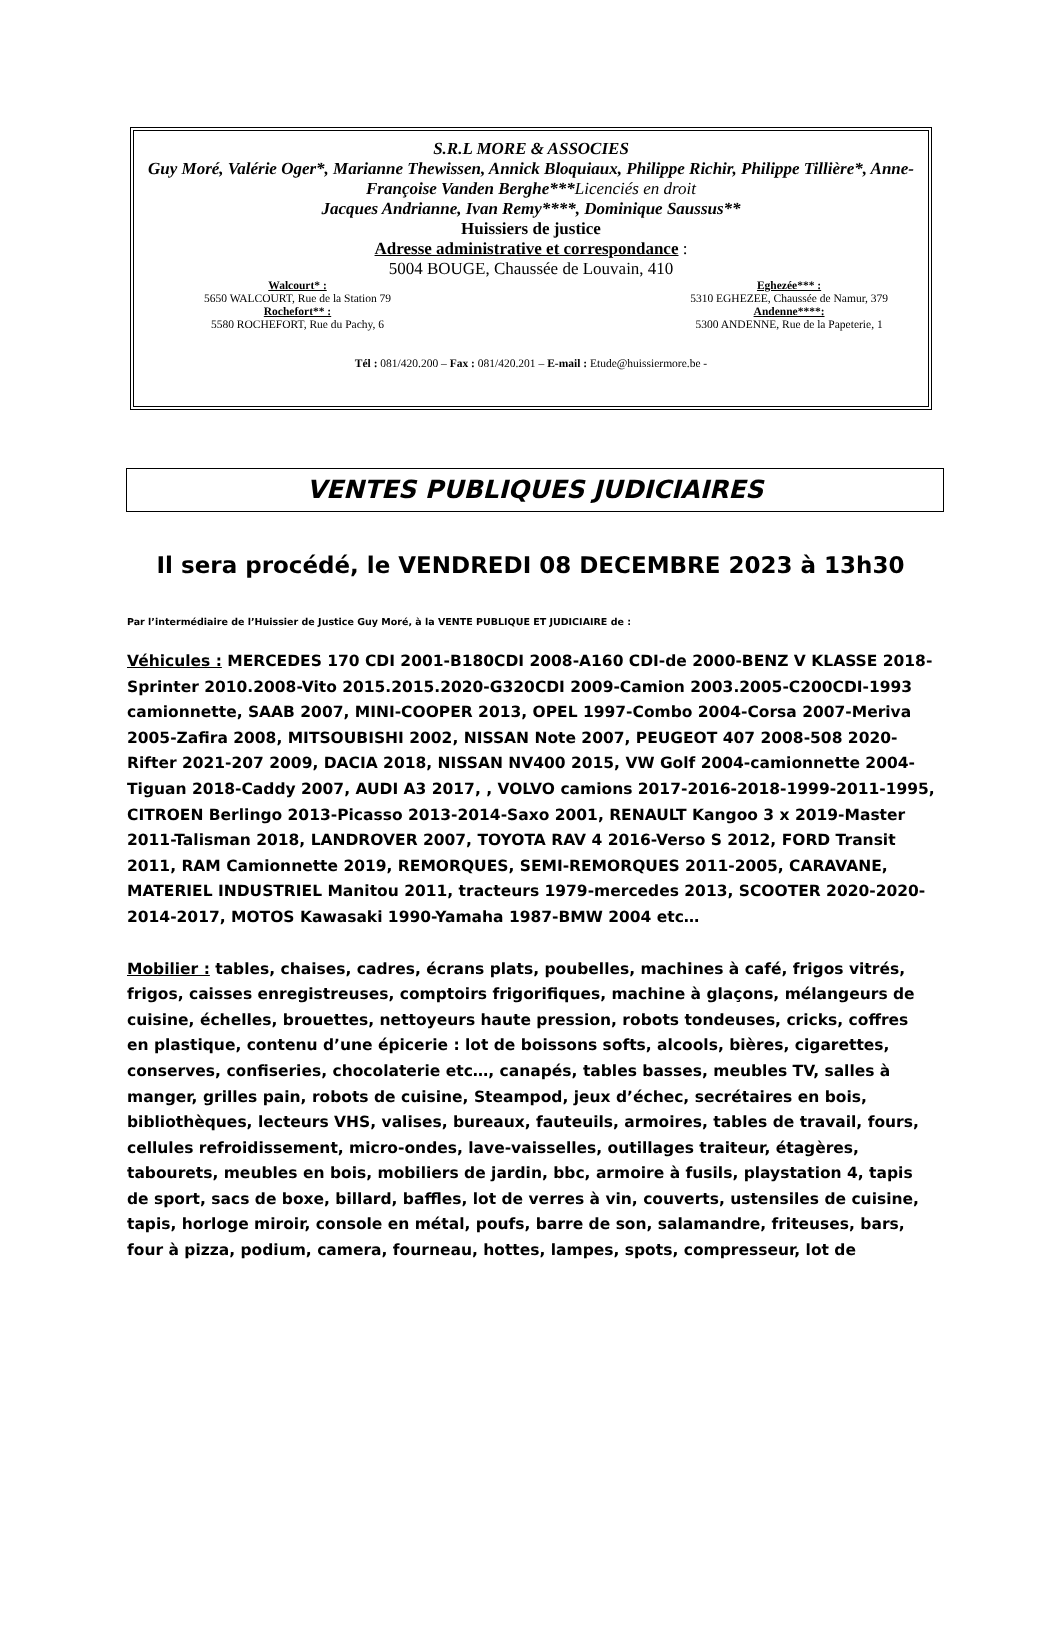S.R.L MORE & ASSOCIES
Guy Moré, Valérie Oger*, Marianne Thewissen, Annick Bloquiaux, Philippe Richir, Philippe Tillière*, Anne-Françoise Vanden Berghe***Licenciés en droit
Jacques Andrianne, Ivan Remy****, Dominique Saussus**
Huissiers de justice
Adresse administrative et correspondance :
5004 BOUGE, Chaussée de Louvain, 410
Walcourt* :
5650 WALCOURT, Rue de la Station 79
Rochefort** :
5580 ROCHEFORT, Rue du Pachy, 6
Eghezée*** :
5310 EGHEZEE, Chaussée de Namur, 379
Andenne****:
5300 ANDENNE, Rue de la Papeterie, 1
Tél : 081/420.200 – Fax : 081/420.201 – E-mail : Etude@huissiermore.be -
VENTES PUBLIQUES JUDICIAIRES
Il sera procédé, le VENDREDI 08 DECEMBRE 2023 à 13h30
Par l’intermédiaire de l’Huissier de Justice Guy Moré, à la VENTE PUBLIQUE ET JUDICIAIRE de :
Véhicules : MERCEDES 170 CDI 2001-B180CDI 2008-A160 CDI-de 2000-BENZ V KLASSE 2018-Sprinter 2010.2008-Vito 2015.2015.2020-G320CDI 2009-Camion 2003.2005-C200CDI-1993 camionnette, SAAB 2007, MINI-COOPER 2013, OPEL 1997-Combo 2004-Corsa 2007-Meriva 2005-Zafira 2008, MITSOUBISHI 2002, NISSAN Note 2007, PEUGEOT 407 2008-508 2020-Rifter 2021-207 2009, DACIA 2018, NISSAN NV400 2015, VW Golf 2004-camionnette 2004-Tiguan 2018-Caddy 2007, AUDI A3 2017, , VOLVO camions 2017-2016-2018-1999-2011-1995, CITROEN Berlingo 2013-Picasso 2013-2014-Saxo 2001, RENAULT Kangoo 3 x 2019-Master 2011-Talisman 2018, LANDROVER 2007, TOYOTA RAV 4 2016-Verso S 2012, FORD Transit 2011, RAM Camionnette 2019, REMORQUES, SEMI-REMORQUES 2011-2005, CARAVANE, MATERIEL INDUSTRIEL Manitou 2011, tracteurs 1979-mercedes 2013, SCOOTER 2020-2020-2014-2017, MOTOS Kawasaki 1990-Yamaha 1987-BMW 2004 etc…
Mobilier : tables, chaises, cadres, écrans plats, poubelles, machines à café, frigos vitrés, frigos, caisses enregistreuses, comptoirs frigorifiques, machine à glaçons, mélangeurs de cuisine, échelles, brouettes, nettoyeurs haute pression, robots tondeuses, cricks, coffres en plastique, contenu d’une épicerie : lot de boissons softs, alcools, bières, cigarettes, conserves, confiseries, chocolaterie etc…, canapés, tables basses, meubles TV, salles à manger, grilles pain, robots de cuisine, Steampod, jeux d’échec, secrétaires en bois, bibliothèques, lecteurs VHS, valises, bureaux, fauteuils, armoires, tables de travail, fours, cellules refroidissement, micro-ondes, lave-vaisselles, outillages traiteur, étagères, tabourets, meubles en bois, mobiliers de jardin, bbc, armoire à fusils, playstation 4, tapis de sport, sacs de boxe, billard, baffles, lot de verres à vin, couverts, ustensiles de cuisine, tapis, horloge miroir, console en métal, poufs, barre de son, salamandre, friteuses, bars, four à pizza, podium, camera, fourneau, hottes, lampes, spots, compresseur, lot de